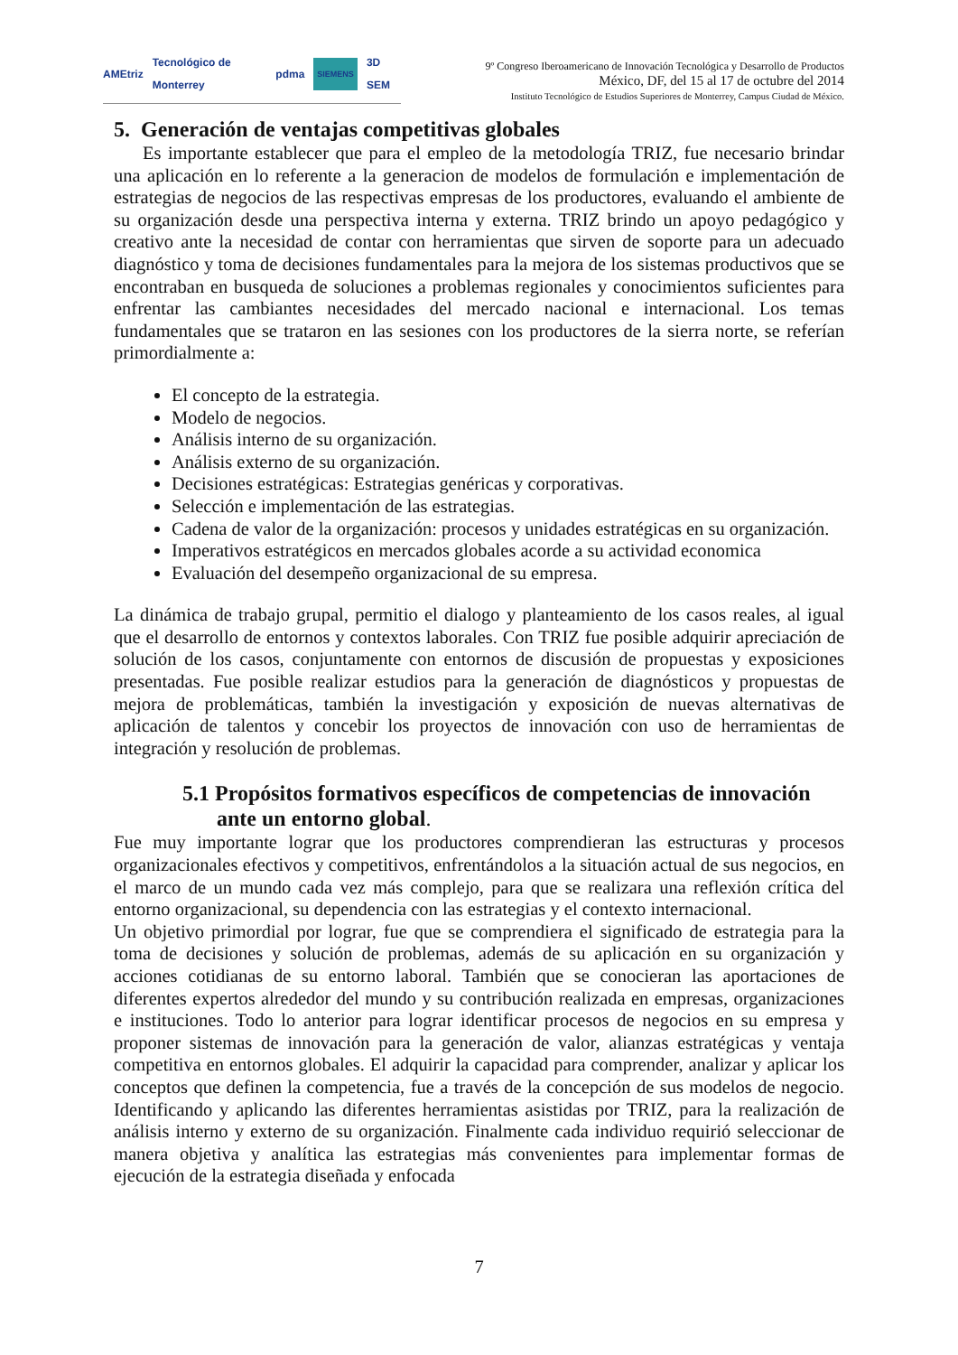AMEtriz Tecnológico de Monterrey pdma SIEMENS 3D SEM
9º Congreso Iberoamericano de Innovación Tecnológica y Desarrollo de Productos
México, DF, del 15 al 17 de octubre del 2014
Instituto Tecnológico de Estudios Superiores de Monterrey, Campus Ciudad de México.
5. Generación de ventajas competitivas globales
Es importante establecer que para el empleo de la metodología TRIZ, fue necesario brindar una aplicación en lo referente a la generacion de modelos de formulación e implementación de estrategias de negocios de las respectivas empresas de los productores, evaluando el ambiente de su organización desde una perspectiva interna y externa. TRIZ brindo un apoyo pedagógico y creativo ante la necesidad de contar con herramientas que sirven de soporte para un adecuado diagnóstico y toma de decisiones fundamentales para la mejora de los sistemas productivos que se encontraban en busqueda de soluciones a problemas regionales y conocimientos suficientes para enfrentar las cambiantes necesidades del mercado nacional e internacional. Los temas fundamentales que se trataron en las sesiones con los productores de la sierra norte, se referían primordialmente a:
El concepto de la estrategia.
Modelo de negocios.
Análisis interno de su organización.
Análisis externo de su organización.
Decisiones estratégicas: Estrategias genéricas y corporativas.
Selección e implementación de las estrategias.
Cadena de valor de la organización: procesos y unidades estratégicas en su organización.
Imperativos estratégicos en mercados globales acorde a su actividad economica
Evaluación del desempeño organizacional de su empresa.
La dinámica de trabajo grupal, permitio el dialogo y planteamiento de los casos reales, al igual que el desarrollo de entornos y contextos laborales. Con TRIZ fue posible adquirir apreciación de solución de los casos, conjuntamente con entornos de discusión de propuestas y exposiciones presentadas. Fue posible realizar estudios para la generación de diagnósticos y propuestas de mejora de problemáticas, también la investigación y exposición de nuevas alternativas de aplicación de talentos y concebir los proyectos de innovación con uso de herramientas de integración y resolución de problemas.
5.1 Propósitos formativos específicos de competencias de innovación ante un entorno global.
Fue muy importante lograr que los productores comprendieran las estructuras y procesos organizacionales efectivos y competitivos, enfrentándolos a la situación actual de sus negocios, en el marco de un mundo cada vez más complejo, para que se realizara una reflexión crítica del entorno organizacional, su dependencia con las estrategias y el contexto internacional.
Un objetivo primordial por lograr, fue que se comprendiera el significado de estrategia para la toma de decisiones y solución de problemas, además de su aplicación en su organización y acciones cotidianas de su entorno laboral. También que se conocieran las aportaciones de diferentes expertos alrededor del mundo y su contribución realizada en empresas, organizaciones e instituciones. Todo lo anterior para lograr identificar procesos de negocios en su empresa y proponer sistemas de innovación para la generación de valor, alianzas estratégicas y ventaja competitiva en entornos globales. El adquirir la capacidad para comprender, analizar y aplicar los conceptos que definen la competencia, fue a través de la concepción de sus modelos de negocio. Identificando y aplicando las diferentes herramientas asistidas por TRIZ, para la realización de análisis interno y externo de su organización. Finalmente cada individuo requirió seleccionar de manera objetiva y analítica las estrategias más convenientes para implementar formas de ejecución de la estrategia diseñada y enfocada
7